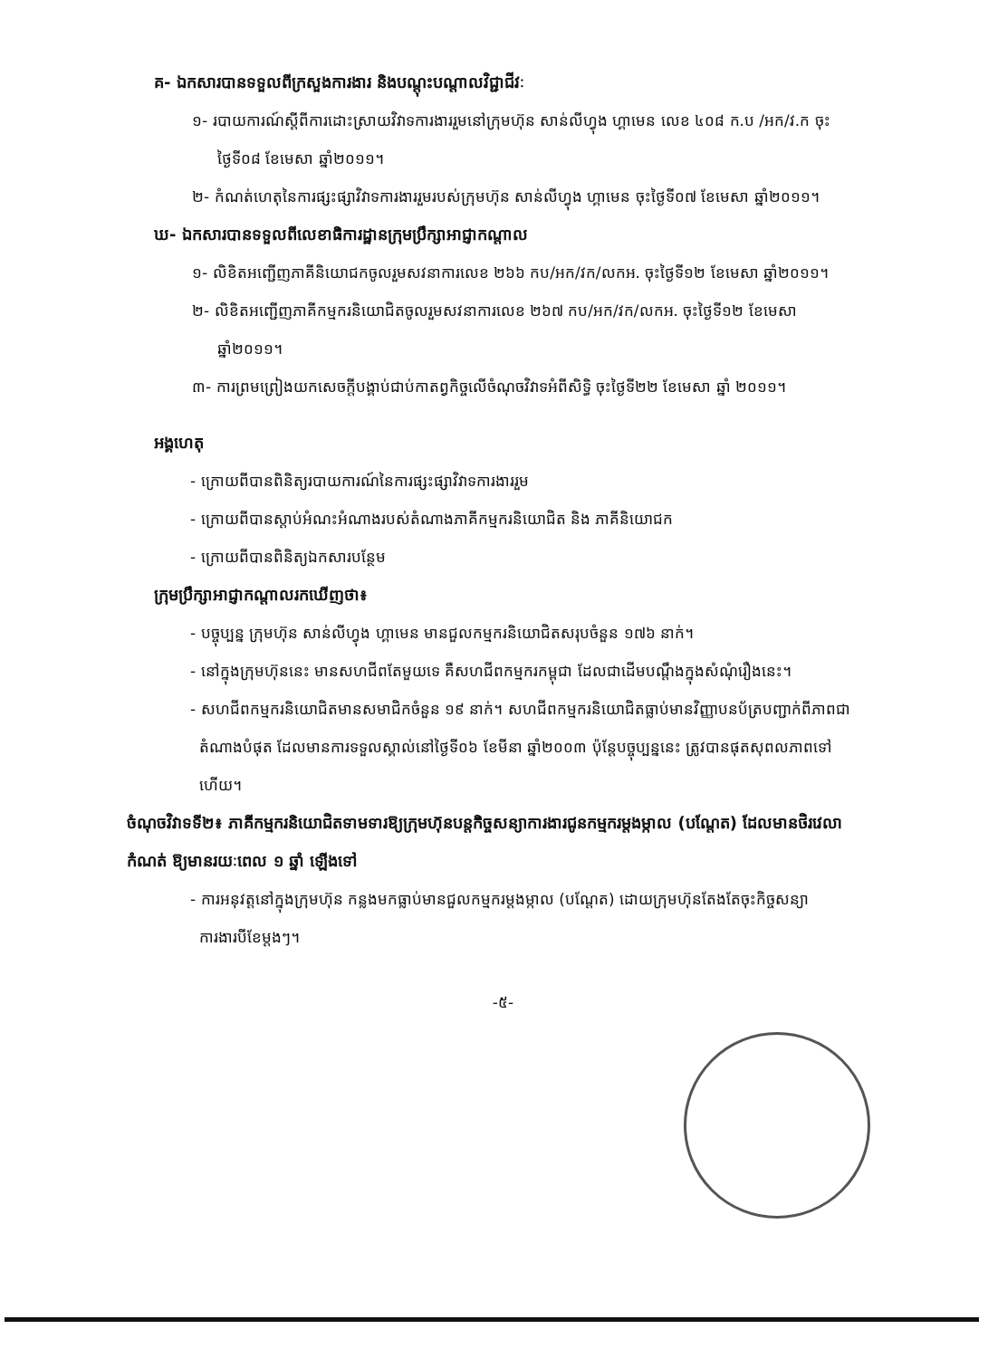គ- ឯកសារបានទទួលពីក្រសួងការងារ និងបណ្តុះបណ្តាលវិជ្ជាជីវៈ
១- របាយការណ៍ស្តីពីការដោះស្រាយវិវាទការងាររួមនៅក្រុមហ៊ុន សាន់លីហ្វុង ហ្គាមេន លេខ ៤០៨ ក.ប /អក/វ.ក ចុះថ្ងៃទី០៨ ខែមេសា ឆ្នាំ២០១១។
២- កំណត់ហេតុនៃការផ្សះផ្សាវិវាទការងាររួមរបស់ក្រុមហ៊ុន សាន់លីហ្វុង ហ្គាមេន ចុះថ្ងៃទី០៧ ខែមេសា ឆ្នាំ២០១១។
ឃ- ឯកសារបានទទួលពីលេខាធិការដ្ឋានក្រុមប្រឹក្សាអាជ្ញាកណ្តាល
១- លិខិតអញ្ជើញភាគីនិយោជកចូលរួមសវនាការលេខ ២៦៦ កប/អក/វក/លកអ. ចុះថ្ងៃទី១២ ខែមេសា ឆ្នាំ២០១១។
២- លិខិតអញ្ជើញភាគីកម្មករនិយោជិតចូលរួមសវនាការលេខ ២៦៧ កប/អក/វក/លកអ. ចុះថ្ងៃទី១២ ខែមេសា ឆ្នាំ២០១១។
៣- ការព្រមព្រៀងយកសេចក្តីបង្គាប់ជាប់កាតព្វកិច្ចលើចំណុចវិវាទអំពីសិទ្ធិ ចុះថ្ងៃទី២២ ខែមេសា ឆ្នាំ ២០១១។
អង្គហេតុ
- ក្រោយពីបានពិនិត្យរបាយការណ៍នៃការផ្សះផ្សាវិវាទការងាររួម
- ក្រោយពីបានស្តាប់អំណះអំណាងរបស់តំណាងភាគីកម្មករនិយោជិត និង ភាគីនិយោជក
- ក្រោយពីបានពិនិត្យឯកសារបន្ថែម
ក្រុមប្រឹក្សាអាជ្ញាកណ្តាលរកឃើញថា៖
- បច្ចុប្បន្ន ក្រុមហ៊ុន សាន់លីហ្វុង ហ្គាមេន មានជួលកម្មករនិយោជិតសរុបចំនួន ១៧៦ នាក់។
- នៅក្នុងក្រុមហ៊ុននេះ មានសហជីពតែមួយទេ គឺសហជីពកម្មករកម្ពុជា ដែលជាដើមបណ្តឹងក្នុងសំណុំរឿងនេះ។
- សហជីពកម្មករនិយោជិតមានសមាជិកចំនួន ១៩ នាក់។ សហជីពកម្មករនិយោជិតធ្លាប់មានវិញ្ញាបនប័ត្របញ្ជាក់ពីភាពជាតំណាងបំផុត ដែលមានការទទួលស្គាល់នៅថ្ងៃទី០៦ ខែមីនា ឆ្នាំ២០០៣ ប៉ុន្តែបច្ចុប្បន្ននេះ ត្រូវបានផុតសុពលភាពទៅហើយ។
ចំណុចវិវាទទី២៖ ភាគីកម្មករនិយោជិតទាមទារឱ្យក្រុមហ៊ុនបន្តកិច្ចសន្យាការងារជូនកម្មករម្តងម្កាល (បណ្តែត) ដែលមានថិរវេលាកំណត់ ឱ្យមានរយៈពេល ១ ឆ្នាំ ឡើងទៅ
- ការអនុវត្តនៅក្នុងក្រុមហ៊ុន កន្លងមកធ្លាប់មានជួលកម្មករម្តងម្កាល (បណ្តែត) ដោយក្រុមហ៊ុនតែងតែចុះកិច្ចសន្យាការងារបីខែម្តងៗ។
-៥-